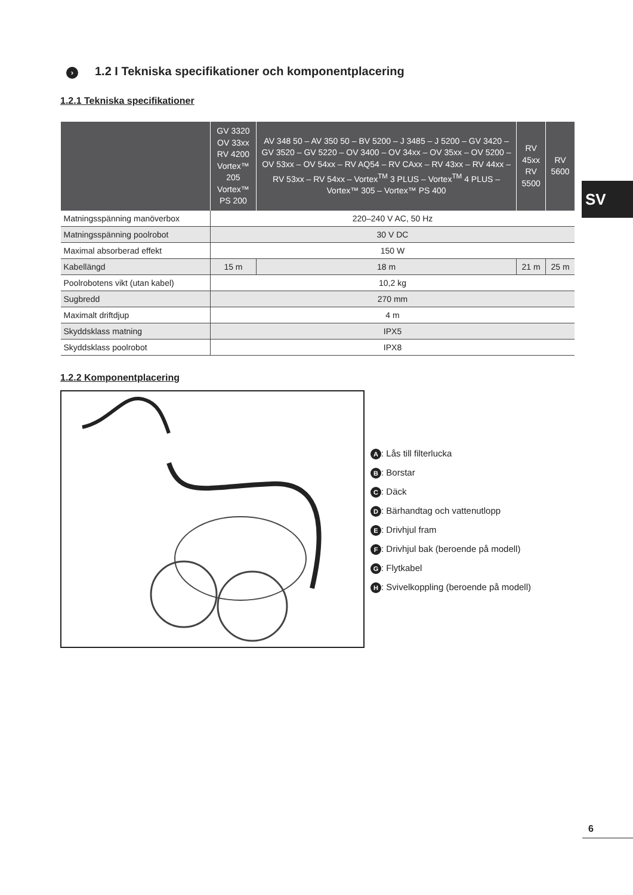› 1.2 I Tekniska specifikationer och komponentplacering
1.2.1 Tekniska specifikationer
| | GV 3320 OV 33xx RV 4200 Vortex™ 205 Vortex™ PS 200 | AV 348 50 – AV 350 50 – BV 5200 – J 3485 – J 5200 – GV 3420 – GV 3520 – GV 5220 – OV 3400 – OV 34xx – OV 35xx – OV 5200 – OV 53xx – OV 54xx – RV AQ54 – RV CAxx – RV 43xx – RV 44xx – RV 53xx – RV 54xx – Vortex<sup>TM</sup> 3 PLUS – Vortex<sup>TM</sup> 4 PLUS – Vortex™ 305 – Vortex™ PS 400 | RV 45xx RV 5500 | RV 5600 |
| --- | --- | --- | --- | --- |
| Matningsspänning manöverbox | 220–240 V AC, 50 Hz | | | |
| Matningsspänning poolrobot | 30 V DC | | | |
| Maximal absorberad effekt | 150 W | | | |
| Kabellängd | 15 m | 18 m | 21 m | 25 m |
| Poolrobotens vikt (utan kabel) | 10,2 kg | | | |
| Sugbredd | 270 mm | | | |
| Maximalt driftdjup | 4 m | | | |
| Skyddsklass matning | IPX5 | | | |
| Skyddsklass poolrobot | IPX8 | | | |
1.2.2 Komponentplacering
A: Lås till filterlucka
B: Borstar
C: Däck
D: Bärhandtag och vattenutlopp
E: Drivhjul fram
F: Drivhjul bak (beroende på modell)
G: Flytkabel
H: Svivelkoppling (beroende på modell)
SV
6